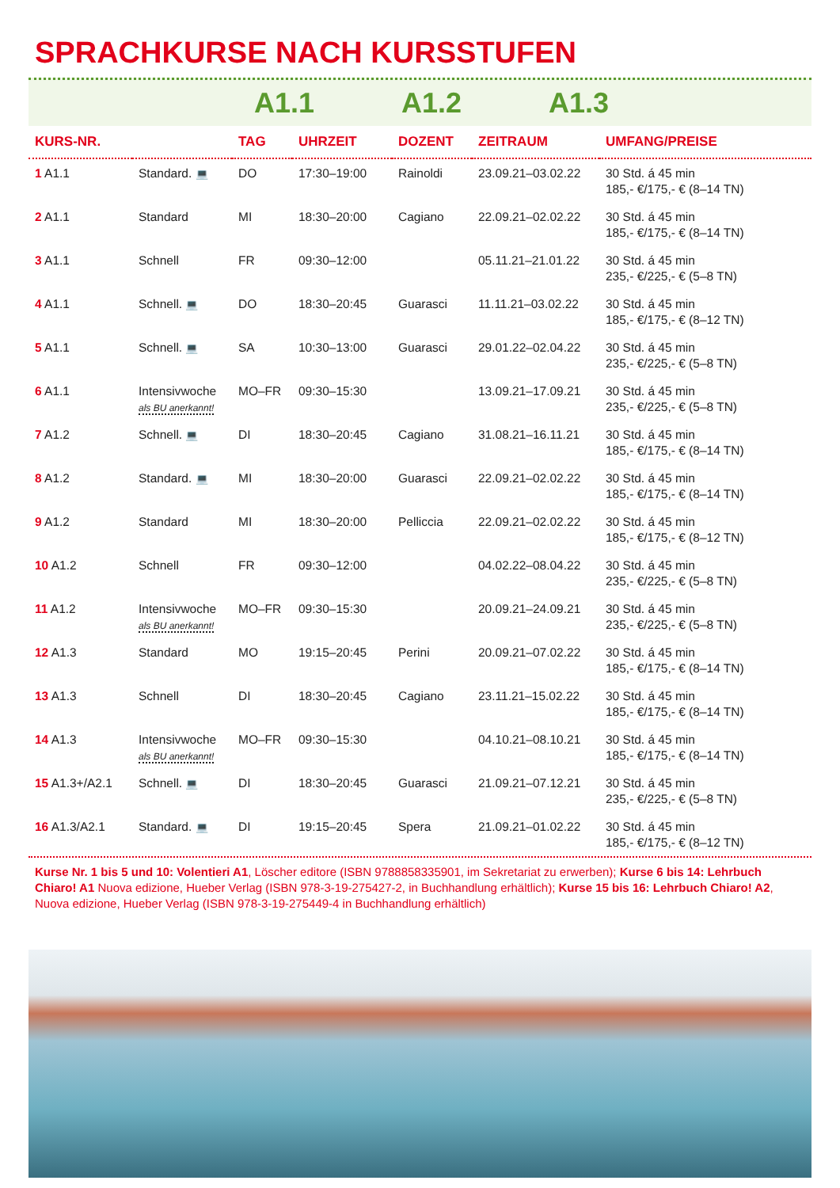SPRACHKURSE NACH KURSSTUFEN
A1.1 A1.2 A1.3
| KURS-NR. | | TAG | UHRZEIT | DOZENT | ZEITRAUM | UMFANG/PREISE |
| --- | --- | --- | --- | --- | --- | --- |
| 1 A1.1 | Standard. 💻 | DO | 17:30–19:00 | Rainoldi | 23.09.21–03.02.22 | 30 Std. á 45 min 185,- €/175,- € (8–14 TN) |
| 2 A1.1 | Standard | MI | 18:30–20:00 | Cagiano | 22.09.21–02.02.22 | 30 Std. á 45 min 185,- €/175,- € (8–14 TN) |
| 3 A1.1 | Schnell | FR | 09:30–12:00 | | 05.11.21–21.01.22 | 30 Std. á 45 min 235,- €/225,- € (5–8 TN) |
| 4 A1.1 | Schnell. 💻 | DO | 18:30–20:45 | Guarasci | 11.11.21–03.02.22 | 30 Std. á 45 min 185,- €/175,- € (8–12 TN) |
| 5 A1.1 | Schnell. 💻 | SA | 10:30–13:00 | Guarasci | 29.01.22–02.04.22 | 30 Std. á 45 min 235,- €/225,- € (5–8 TN) |
| 6 A1.1 | Intensivwoche als BU anerkannt! | MO–FR | 09:30–15:30 | | 13.09.21–17.09.21 | 30 Std. á 45 min 235,- €/225,- € (5–8 TN) |
| 7 A1.2 | Schnell. 💻 | DI | 18:30–20:45 | Cagiano | 31.08.21–16.11.21 | 30 Std. á 45 min 185,- €/175,- € (8–14 TN) |
| 8 A1.2 | Standard. 💻 | MI | 18:30–20:00 | Guarasci | 22.09.21–02.02.22 | 30 Std. á 45 min 185,- €/175,- € (8–14 TN) |
| 9 A1.2 | Standard | MI | 18:30–20:00 | Pelliccia | 22.09.21–02.02.22 | 30 Std. á 45 min 185,- €/175,- € (8–12 TN) |
| 10 A1.2 | Schnell | FR | 09:30–12:00 | | 04.02.22–08.04.22 | 30 Std. á 45 min 235,- €/225,- € (5–8 TN) |
| 11 A1.2 | Intensivwoche als BU anerkannt! | MO–FR | 09:30–15:30 | | 20.09.21–24.09.21 | 30 Std. á 45 min 235,- €/225,- € (5–8 TN) |
| 12 A1.3 | Standard | MO | 19:15–20:45 | Perini | 20.09.21–07.02.22 | 30 Std. á 45 min 185,- €/175,- € (8–14 TN) |
| 13 A1.3 | Schnell | DI | 18:30–20:45 | Cagiano | 23.11.21–15.02.22 | 30 Std. á 45 min 185,- €/175,- € (8–14 TN) |
| 14 A1.3 | Intensivwoche als BU anerkannt! | MO–FR | 09:30–15:30 | | 04.10.21–08.10.21 | 30 Std. á 45 min 185,- €/175,- € (8–14 TN) |
| 15 A1.3+/A2.1 | Schnell. 💻 | DI | 18:30–20:45 | Guarasci | 21.09.21–07.12.21 | 30 Std. á 45 min 235,- €/225,- € (5–8 TN) |
| 16 A1.3/A2.1 | Standard. 💻 | DI | 19:15–20:45 | Spera | 21.09.21–01.02.22 | 30 Std. á 45 min 185,- €/175,- € (8–12 TN) |
Kurse Nr. 1 bis 5 und 10: Volentieri A1, Löscher editore (ISBN 9788858335901, im Sekretariat zu erwerben); Kurse 6 bis 14: Lehrbuch Chiaro! A1 Nuova edizione, Hueber Verlag (ISBN 978-3-19-275427-2, in Buchhandlung erhältlich); Kurse 15 bis 16: Lehrbuch Chiaro! A2, Nuova edizione, Hueber Verlag (ISBN 978-3-19-275449-4 in Buchhandlung erhältlich)